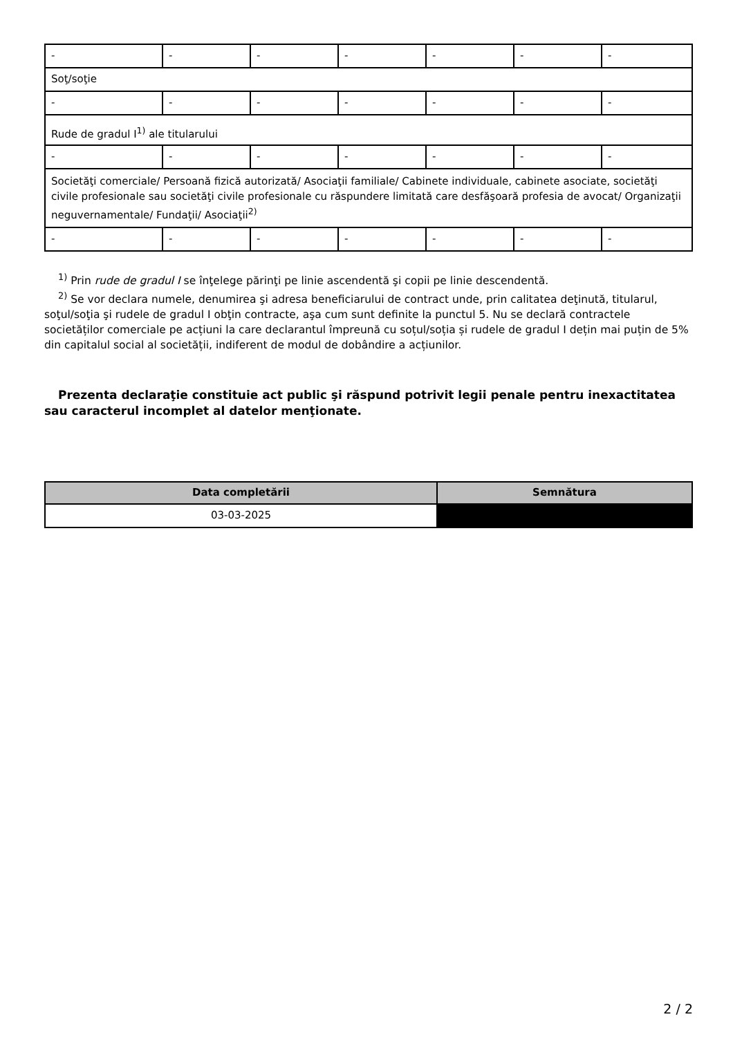| - | - | - | - | - | - | - |
| Soţ/soţie | | | | | | |
| - | - | - | - | - | - | - |
| Rude de gradul I<sup>1)</sup> ale titularului | | | | | | |
| - | - | - | - | - | - | - |
| Societăţi comerciale/ Persoană fizică autorizată/ Asociaţii familiale/ Cabinete individuale, cabinete asociate, societăţi civile profesionale sau societăţi civile profesionale cu răspundere limitată care desfăşoară profesia de avocat/ Organizaţii neguvernamentale/ Fundaţii/ Asociaţii<sup>2)</sup> | | | | | | |
| - | - | - | - | - | - | - |
<sup>1)</sup> Prin rude de gradul I se înţelege părinţi pe linie ascendentă şi copii pe linie descendentă.
<sup>2)</sup> Se vor declara numele, denumirea şi adresa beneficiarului de contract unde, prin calitatea deţinută, titularul, soţul/soţia şi rudele de gradul I obţin contracte, aşa cum sunt definite la punctul 5. Nu se declară contractele societăților comerciale pe acțiuni la care declarantul împreună cu soțul/soția și rudele de gradul I dețin mai puțin de 5% din capitalul social al societății, indiferent de modul de dobândire a acțiunilor.
Prezenta declaraţie constituie act public şi răspund potrivit legii penale pentru inexactitatea sau caracterul incomplet al datelor menţionate.
| Data completării | Semnătura |
| --- | --- |
| 03-03-2025 | |
2 / 2